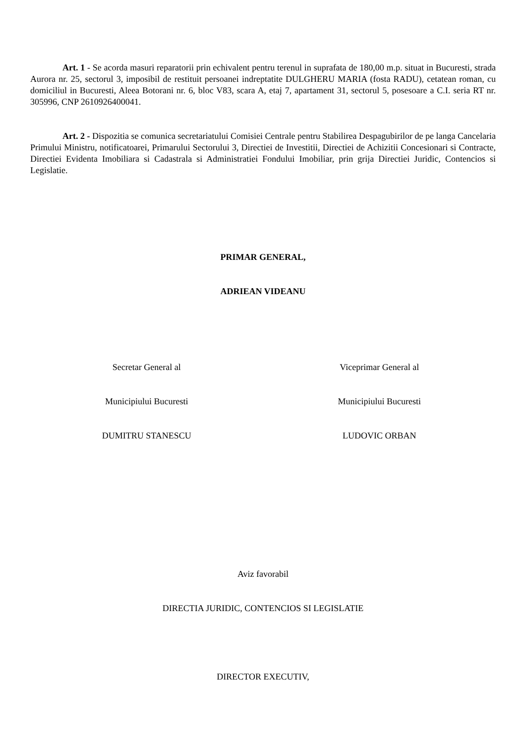Art. 1 - Se acorda masuri reparatorii prin echivalent pentru terenul in suprafata de 180,00 m.p. situat in Bucuresti, strada Aurora nr. 25, sectorul 3, imposibil de restituit persoanei indreptatite DULGHERU MARIA (fosta RADU), cetatean roman, cu domiciliul in Bucuresti, Aleea Botorani nr. 6, bloc V83, scara A, etaj 7, apartament 31, sectorul 5, posesoare a C.I. seria RT nr. 305996, CNP 2610926400041.
Art. 2 - Dispozitia se comunica secretariatului Comisiei Centrale pentru Stabilirea Despagubirilor de pe langa Cancelaria Primului Ministru, notificatoarei, Primarului Sectorului 3, Directiei de Investitii, Directiei de Achizitii Concesionari si Contracte, Directiei Evidenta Imobiliara si Cadastrala si Administratiei Fondului Imobiliar, prin grija Directiei Juridic, Contencios si Legislatie.
PRIMAR GENERAL,
ADRIEAN VIDEANU
Secretar General al
Municipiului Bucuresti
DUMITRU STANESCU
Viceprimar General al
Municipiului Bucuresti
LUDOVIC ORBAN
Aviz favorabil
DIRECTIA JURIDIC, CONTENCIOS SI LEGISLATIE
DIRECTOR EXECUTIV,